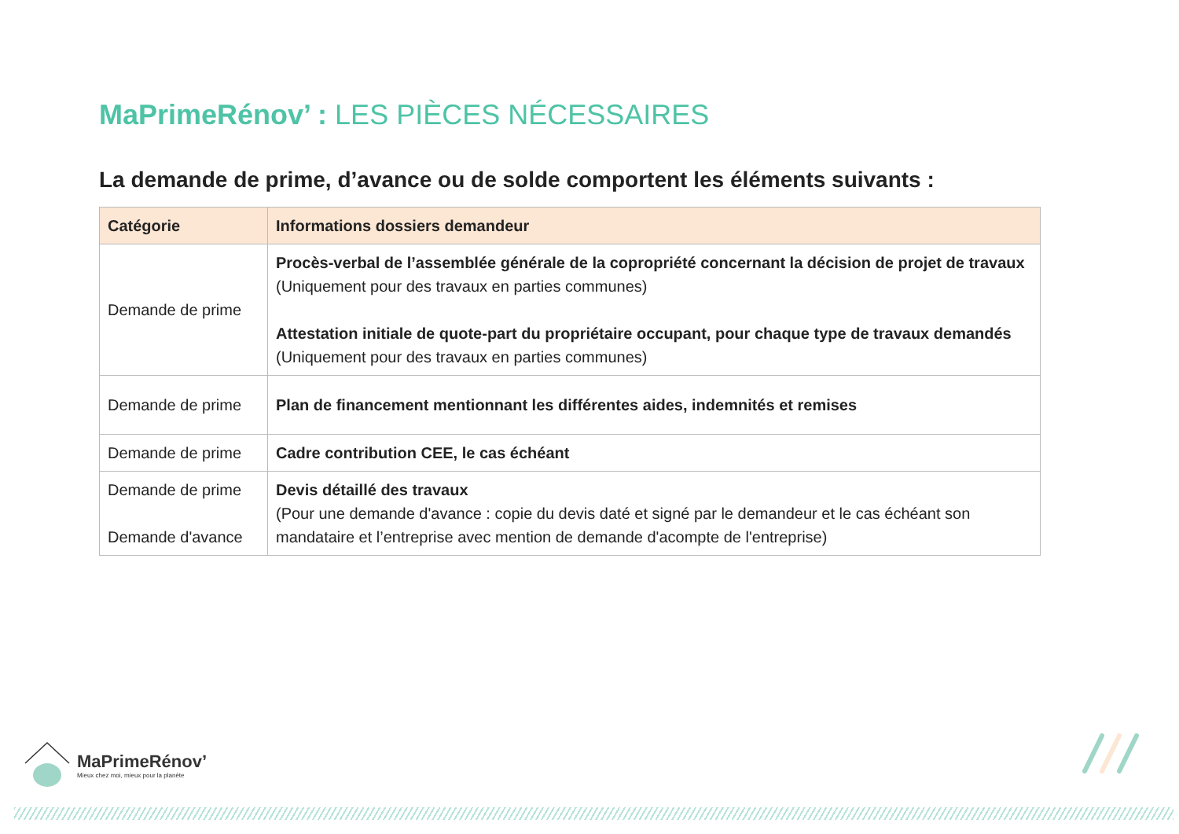MaPrimeRénov’ : LES PIÈCES NÉCESSAIRES
La demande de prime, d’avance ou de solde comportent les éléments suivants :
| Catégorie | Informations dossiers demandeur |
| --- | --- |
| Demande de prime | Procès-verbal de l’assemblée générale de la copropriété concernant la décision de projet de travaux (Uniquement pour des travaux en parties communes) Attestation initiale de quote-part du propriétaire occupant, pour chaque type de travaux demandés (Uniquement pour des travaux en parties communes) |
| Demande de prime | Plan de financement mentionnant les différentes aides, indemnités et remises |
| Demande de prime | Cadre contribution CEE, le cas échéant |
| Demande de prime Demande d'avance | Devis détaillé des travaux (Pour une demande d'avance : copie du devis daté et signé par le demandeur et le cas échéant son mandataire et l’entreprise avec mention de demande d'acompte de l'entreprise) |
MaPrimeRénov’
Mieux chez moi, mieux pour la planète